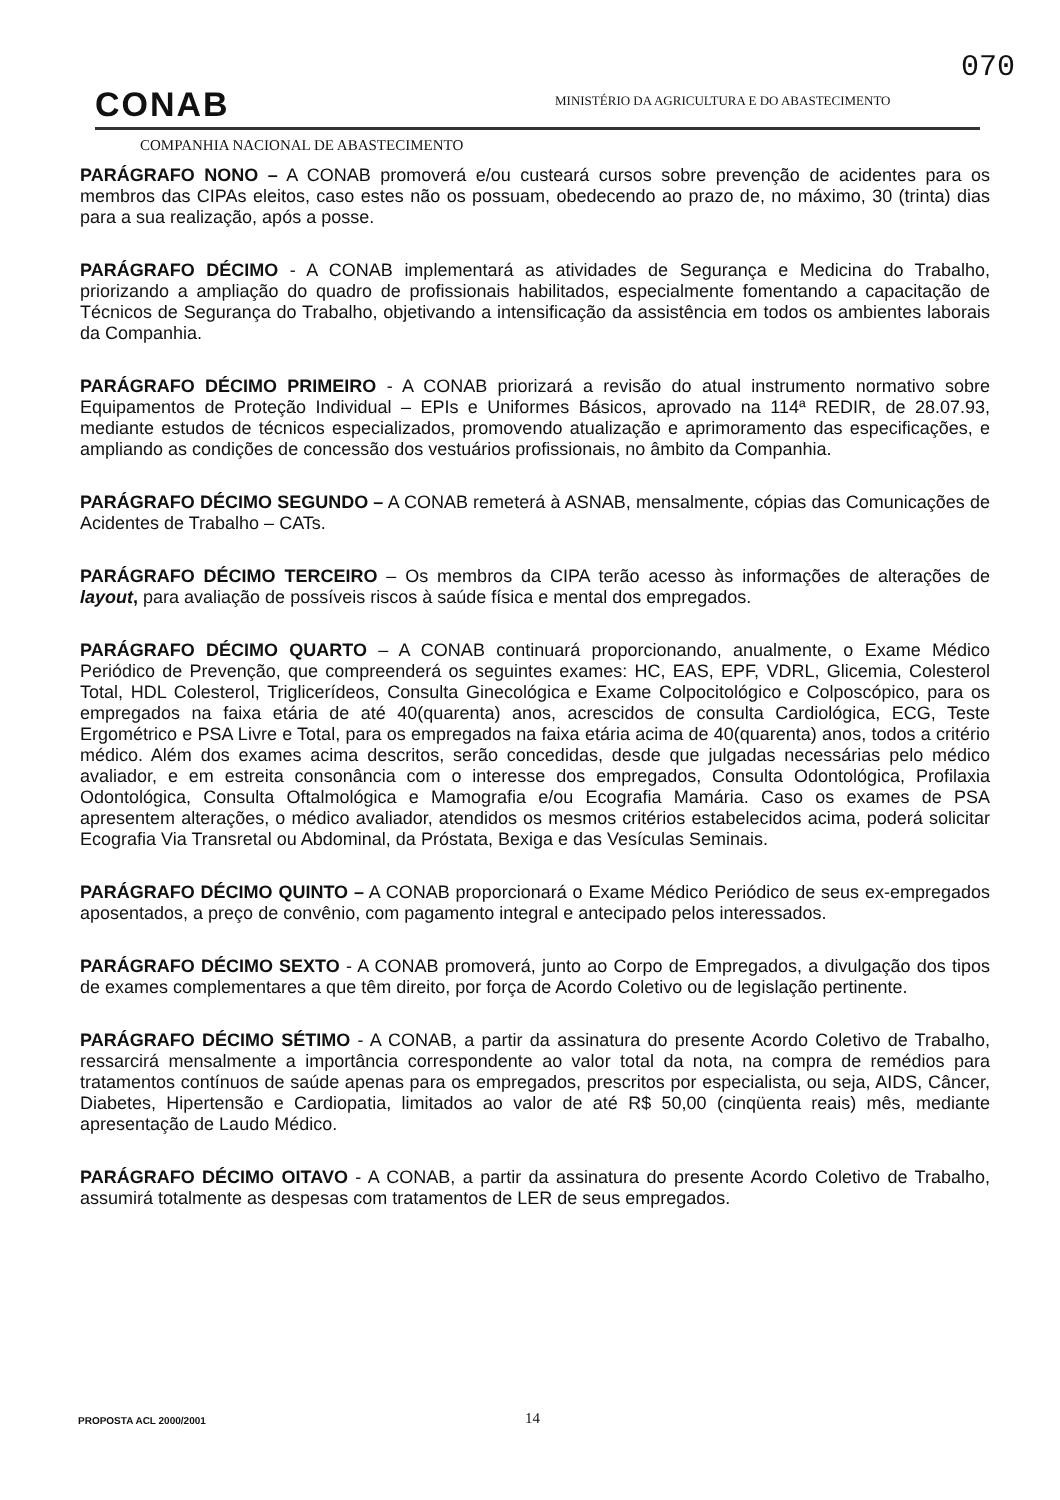070
CONAB
MINISTÉRIO DA AGRICULTURA E DO ABASTECIMENTO
COMPANHIA NACIONAL DE ABASTECIMENTO
PARÁGRAFO NONO – A CONAB promoverá e/ou custeará cursos sobre prevenção de acidentes para os membros das CIPAs eleitos, caso estes não os possuam, obedecendo ao prazo de, no máximo, 30 (trinta) dias para a sua realização, após a posse.
PARÁGRAFO DÉCIMO - A CONAB implementará as atividades de Segurança e Medicina do Trabalho, priorizando a ampliação do quadro de profissionais habilitados, especialmente fomentando a capacitação de Técnicos de Segurança do Trabalho, objetivando a intensificação da assistência em todos os ambientes laborais da Companhia.
PARÁGRAFO DÉCIMO PRIMEIRO - A CONAB priorizará a revisão do atual instrumento normativo sobre Equipamentos de Proteção Individual – EPIs e Uniformes Básicos, aprovado na 114ª REDIR, de 28.07.93, mediante estudos de técnicos especializados, promovendo atualização e aprimoramento das especificações, e ampliando as condições de concessão dos vestuários profissionais, no âmbito da Companhia.
PARÁGRAFO DÉCIMO SEGUNDO – A CONAB remeterá à ASNAB, mensalmente, cópias das Comunicações de Acidentes de Trabalho – CATs.
PARÁGRAFO DÉCIMO TERCEIRO – Os membros da CIPA terão acesso às informações de alterações de layout, para avaliação de possíveis riscos à saúde física e mental dos empregados.
PARÁGRAFO DÉCIMO QUARTO – A CONAB continuará proporcionando, anualmente, o Exame Médico Periódico de Prevenção, que compreenderá os seguintes exames: HC, EAS, EPF, VDRL, Glicemia, Colesterol Total, HDL Colesterol, Triglicerídeos, Consulta Ginecológica e Exame Colpocitológico e Colposcópico, para os empregados na faixa etária de até 40(quarenta) anos, acrescidos de consulta Cardiológica, ECG, Teste Ergométrico e PSA Livre e Total, para os empregados na faixa etária acima de 40(quarenta) anos, todos a critério médico. Além dos exames acima descritos, serão concedidas, desde que julgadas necessárias pelo médico avaliador, e em estreita consonância com o interesse dos empregados, Consulta Odontológica, Profilaxia Odontológica, Consulta Oftalmológica e Mamografia e/ou Ecografia Mamária. Caso os exames de PSA apresentem alterações, o médico avaliador, atendidos os mesmos critérios estabelecidos acima, poderá solicitar Ecografia Via Transretal ou Abdominal, da Próstata, Bexiga e das Vesículas Seminais.
PARÁGRAFO DÉCIMO QUINTO – A CONAB proporcionará o Exame Médico Periódico de seus ex-empregados aposentados, a preço de convênio, com pagamento integral e antecipado pelos interessados.
PARÁGRAFO DÉCIMO SEXTO - A CONAB promoverá, junto ao Corpo de Empregados, a divulgação dos tipos de exames complementares a que têm direito, por força de Acordo Coletivo ou de legislação pertinente.
PARÁGRAFO DÉCIMO SÉTIMO - A CONAB, a partir da assinatura do presente Acordo Coletivo de Trabalho, ressarcirá mensalmente a importância correspondente ao valor total da nota, na compra de remédios para tratamentos contínuos de saúde apenas para os empregados, prescritos por especialista, ou seja, AIDS, Câncer, Diabetes, Hipertensão e Cardiopatia, limitados ao valor de até R$ 50,00 (cinqüenta reais) mês, mediante apresentação de Laudo Médico.
PARÁGRAFO DÉCIMO OITAVO - A CONAB, a partir da assinatura do presente Acordo Coletivo de Trabalho, assumirá totalmente as despesas com tratamentos de LER de seus empregados.
PROPOSTA ACL 2000/2001 14